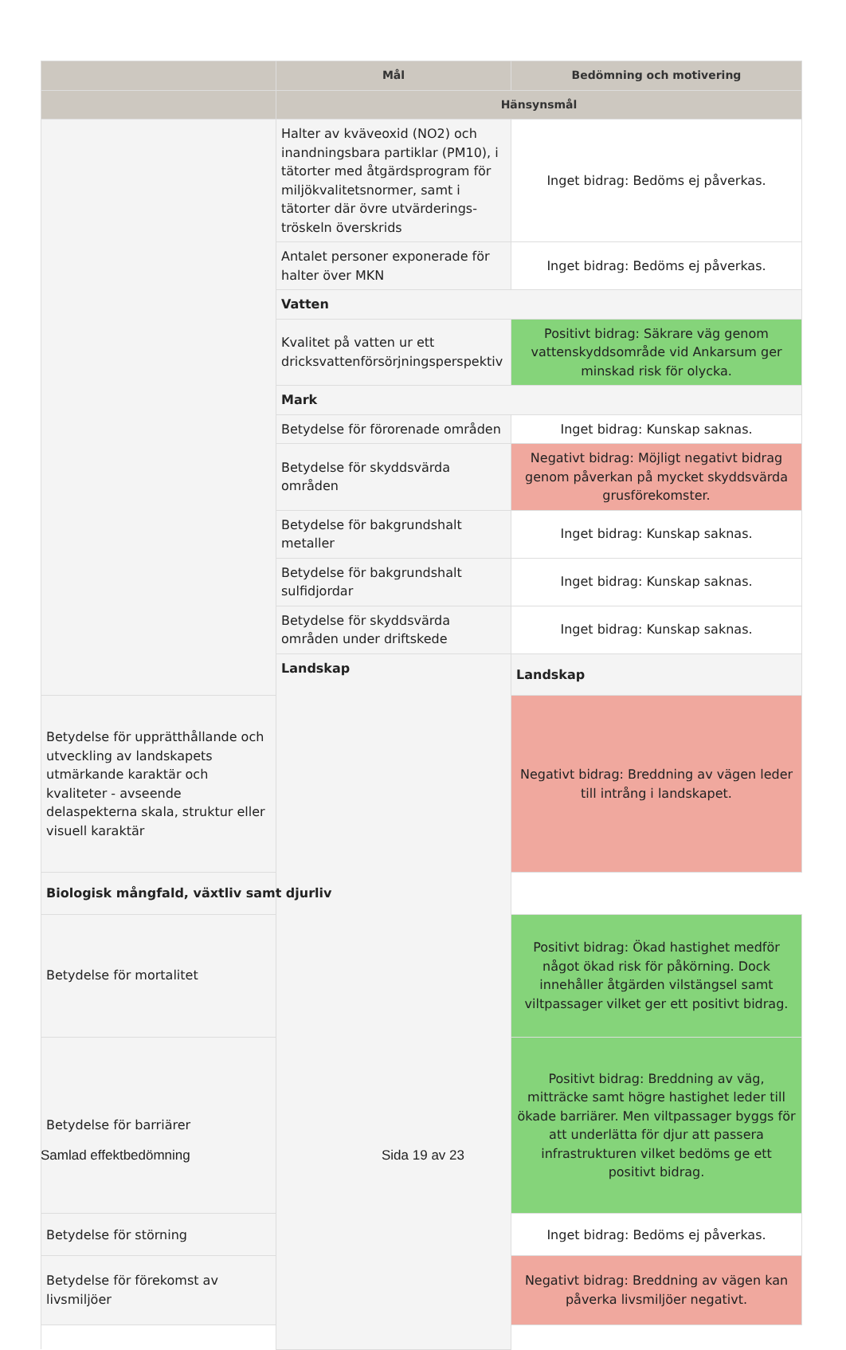| | Mål | Bedömning och motivering |
| --- | --- | --- |
| | Hänsynsmål | |
| | Halter av kväveoxid (NO2) och inandningsbara partiklar (PM10), i tätorter med åtgärdsprogram för miljökvalitetsnormer, samt i tätorter där övre utvärderings-tröskeln överskrids | Inget bidrag: Bedöms ej påverkas. |
| | Antalet personer exponerade för halter över MKN | Inget bidrag: Bedöms ej påverkas. |
| | Vatten | |
| | Kvalitet på vatten ur ett dricksvattenförsörjningsperspektiv | Positivt bidrag: Säkrare väg genom vattenskyddsområde vid Ankarsum ger minskad risk för olycka. |
| | Mark | |
| | Betydelse för förorenade områden | Inget bidrag: Kunskap saknas. |
| | Betydelse för skyddsvärda områden | Negativt bidrag: Möjligt negativt bidrag genom påverkan på mycket skyddsvärda grusförekomster. |
| | Betydelse för bakgrundshalt metaller | Inget bidrag: Kunskap saknas. |
| | Betydelse för bakgrundshalt sulfidjordar | Inget bidrag: Kunskap saknas. |
| | Betydelse för skyddsvärda områden under driftskede | Inget bidrag: Kunskap saknas. |
| | Landskap | Landskap |
| Betydelse för upprätthållande och utveckling av landskapets utmärkande karaktär och kvaliteter - avseende delaspekterna skala, struktur eller visuell karaktär | | Negativt bidrag: Breddning av vägen leder till intrång i landskapet. |
| Biologisk mångfald, växtliv samt djurliv | | |
| Betydelse för mortalitet | | Positivt bidrag: Ökad hastighet medför något ökad risk för påkörning. Dock innehåller åtgärden vilstängsel samt viltpassager vilket ger ett positivt bidrag. |
| Betydelse för barriärer | | Positivt bidrag: Breddning av väg, mitträcke samt högre hastighet leder till ökade barriärer. Men viltpassager byggs för att underlätta för djur att passera infrastrukturen vilket bedöms ge ett positivt bidrag. |
| Betydelse för störning | | Inget bidrag: Bedöms ej påverkas. |
| Betydelse för förekomst av livsmiljöer | | Negativt bidrag: Breddning av vägen kan påverka livsmiljöer negativt. |
Samlad effektbedömning Sida 19 av 23